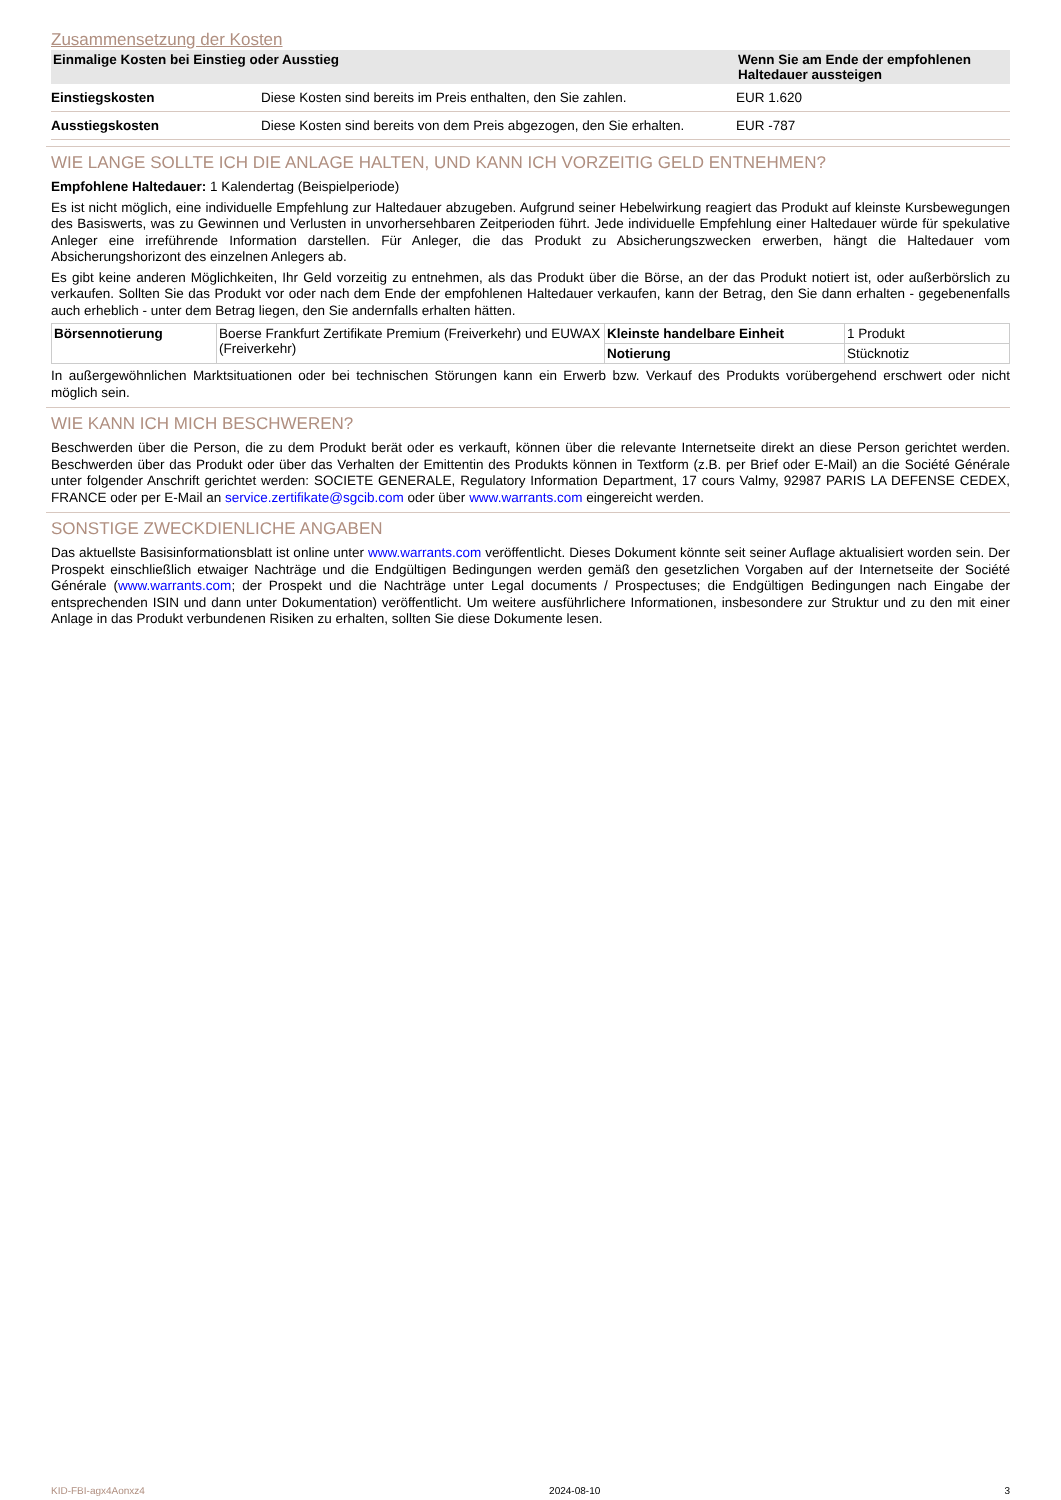Zusammensetzung der Kosten
| Einmalige Kosten bei Einstieg oder Ausstieg | | Wenn Sie am Ende der empfohlenen Haltedauer aussteigen |
| --- | --- | --- |
| Einstiegskosten | Diese Kosten sind bereits im Preis enthalten, den Sie zahlen. | EUR 1.620 |
| Ausstiegskosten | Diese Kosten sind bereits von dem Preis abgezogen, den Sie erhalten. | EUR -787 |
WIE LANGE SOLLTE ICH DIE ANLAGE HALTEN, UND KANN ICH VORZEITIG GELD ENTNEHMEN?
Empfohlene Haltedauer: 1 Kalendertag (Beispielperiode)
Es ist nicht möglich, eine individuelle Empfehlung zur Haltedauer abzugeben. Aufgrund seiner Hebelwirkung reagiert das Produkt auf kleinste Kursbewegungen des Basiswerts, was zu Gewinnen und Verlusten in unvorhersehbaren Zeitperioden führt. Jede individuelle Empfehlung einer Haltedauer würde für spekulative Anleger eine irreführende Information darstellen. Für Anleger, die das Produkt zu Absicherungszwecken erwerben, hängt die Haltedauer vom Absicherungshorizont des einzelnen Anlegers ab.
Es gibt keine anderen Möglichkeiten, Ihr Geld vorzeitig zu entnehmen, als das Produkt über die Börse, an der das Produkt notiert ist, oder außerbörslich zu verkaufen. Sollten Sie das Produkt vor oder nach dem Ende der empfohlenen Haltedauer verkaufen, kann der Betrag, den Sie dann erhalten - gegebenenfalls auch erheblich - unter dem Betrag liegen, den Sie andernfalls erhalten hätten.
| Börsennotierung | Boerse Frankfurt Zertifikate Premium (Freiverkehr) und EUWAX (Freiverkehr) | Kleinste handelbare Einheit | 1 Produkt |
| | | Notierung | Stücknotiz |
In außergewöhnlichen Marktsituationen oder bei technischen Störungen kann ein Erwerb bzw. Verkauf des Produkts vorübergehend erschwert oder nicht möglich sein.
WIE KANN ICH MICH BESCHWEREN?
Beschwerden über die Person, die zu dem Produkt berät oder es verkauft, können über die relevante Internetseite direkt an diese Person gerichtet werden. Beschwerden über das Produkt oder über das Verhalten der Emittentin des Produkts können in Textform (z.B. per Brief oder E-Mail) an die Société Générale unter folgender Anschrift gerichtet werden: SOCIETE GENERALE, Regulatory Information Department, 17 cours Valmy, 92987 PARIS LA DEFENSE CEDEX, FRANCE oder per E-Mail an service.zertifikate@sgcib.com oder über www.warrants.com eingereicht werden.
SONSTIGE ZWECKDIENLICHE ANGABEN
Das aktuellste Basisinformationsblatt ist online unter www.warrants.com veröffentlicht. Dieses Dokument könnte seit seiner Auflage aktualisiert worden sein. Der Prospekt einschließlich etwaiger Nachträge und die Endgültigen Bedingungen werden gemäß den gesetzlichen Vorgaben auf der Internetseite der Société Générale (www.warrants.com; der Prospekt und die Nachträge unter Legal documents / Prospectuses; die Endgültigen Bedingungen nach Eingabe der entsprechenden ISIN und dann unter Dokumentation) veröffentlicht. Um weitere ausführlichere Informationen, insbesondere zur Struktur und zu den mit einer Anlage in das Produkt verbundenen Risiken zu erhalten, sollten Sie diese Dokumente lesen.
KID-FBI-agx4Aonxz4 2024-08-10 3